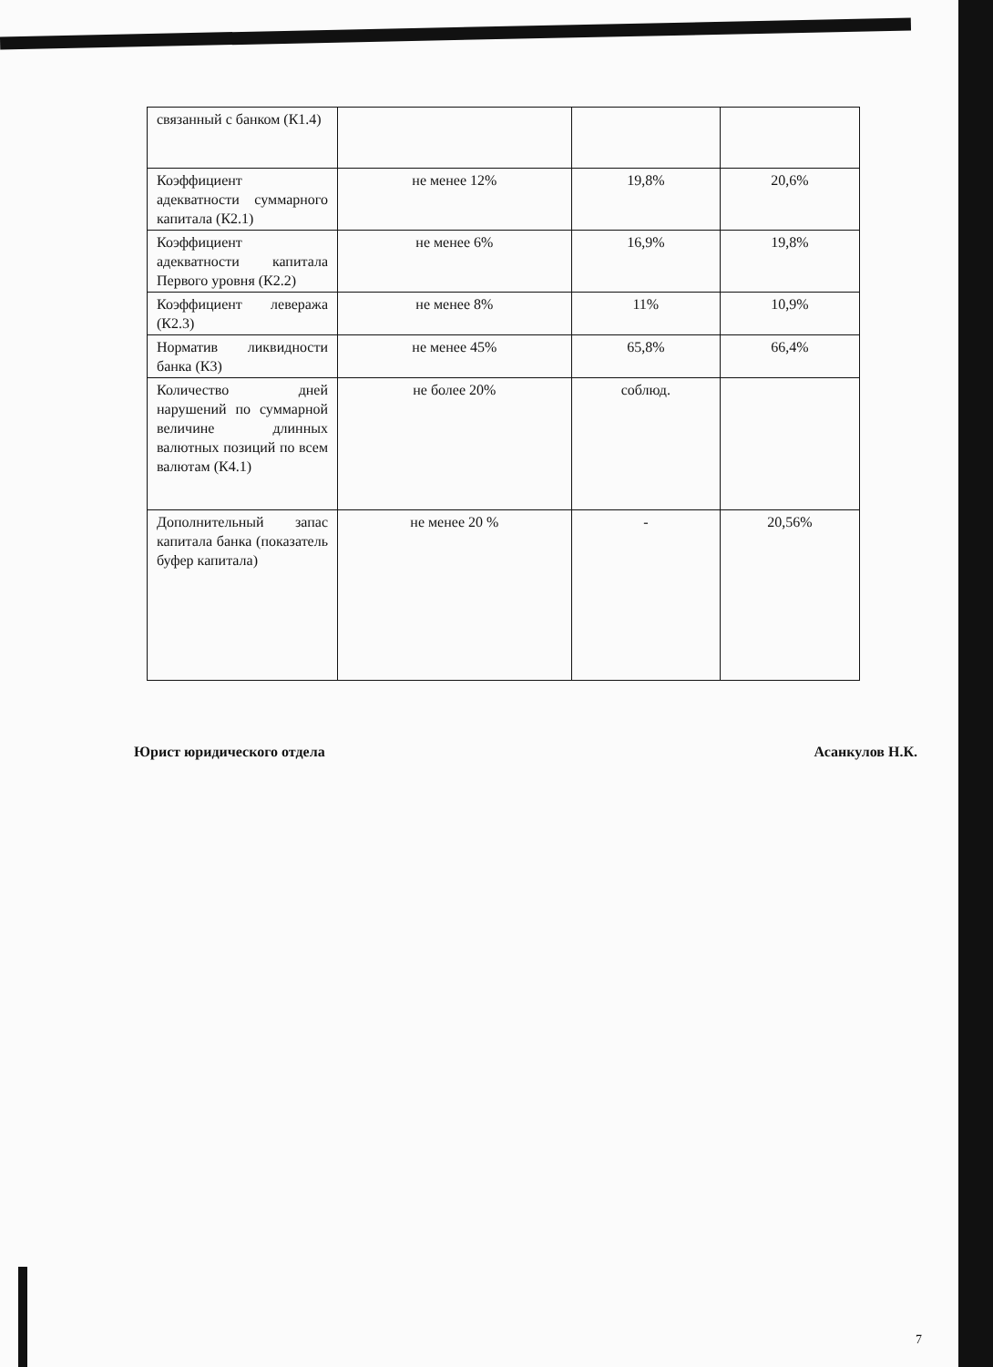| связанный с банком (К1.4) | | | |
| Коэффициент адекватности суммарного капитала (К2.1) | не менее 12% | 19,8% | 20,6% |
| Коэффициент адекватности капитала Первого уровня (К2.2) | не менее 6% | 16,9% | 19,8% |
| Коэффициент левеража (К2.3) | не менее 8% | 11% | 10,9% |
| Норматив ликвидности банка (К3) | не менее 45% | 65,8% | 66,4% |
| Количество дней нарушений по суммарной величине длинных валютных позиций по всем валютам (К4.1) | не более 20% | соблюд. | |
| Дополнительный запас капитала банка (показатель буфер капитала) | не менее 20 % | - | 20,56% |
Юрист юридического отдела Асанкулов Н.К.
7